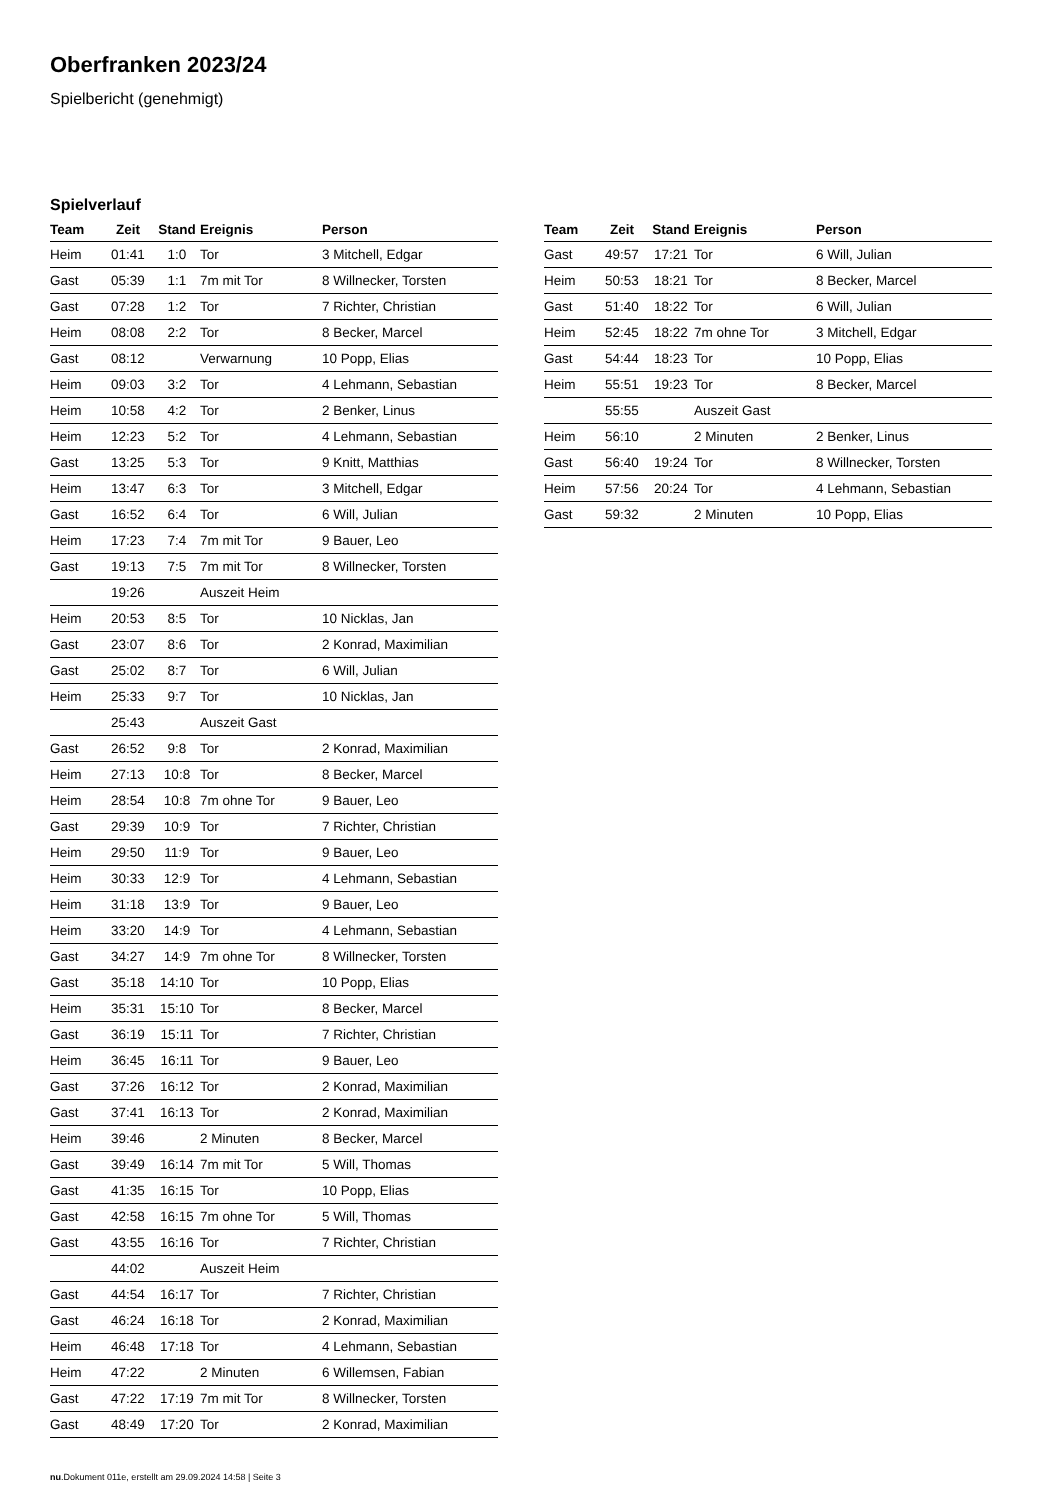Oberfranken 2023/24
Spielbericht (genehmigt)
Spielverlauf
| Team | Zeit | Stand | Ereignis | Person |
| --- | --- | --- | --- | --- |
| Heim | 01:41 | 1:0 | Tor | 3 Mitchell, Edgar |
| Gast | 05:39 | 1:1 | 7m mit Tor | 8 Willnecker, Torsten |
| Gast | 07:28 | 1:2 | Tor | 7 Richter, Christian |
| Heim | 08:08 | 2:2 | Tor | 8 Becker, Marcel |
| Gast | 08:12 | | Verwarnung | 10 Popp, Elias |
| Heim | 09:03 | 3:2 | Tor | 4 Lehmann, Sebastian |
| Heim | 10:58 | 4:2 | Tor | 2 Benker, Linus |
| Heim | 12:23 | 5:2 | Tor | 4 Lehmann, Sebastian |
| Gast | 13:25 | 5:3 | Tor | 9 Knitt, Matthias |
| Heim | 13:47 | 6:3 | Tor | 3 Mitchell, Edgar |
| Gast | 16:52 | 6:4 | Tor | 6 Will, Julian |
| Heim | 17:23 | 7:4 | 7m mit Tor | 9 Bauer, Leo |
| Gast | 19:13 | 7:5 | 7m mit Tor | 8 Willnecker, Torsten |
| | 19:26 | | Auszeit Heim | |
| Heim | 20:53 | 8:5 | Tor | 10 Nicklas, Jan |
| Gast | 23:07 | 8:6 | Tor | 2 Konrad, Maximilian |
| Gast | 25:02 | 8:7 | Tor | 6 Will, Julian |
| Heim | 25:33 | 9:7 | Tor | 10 Nicklas, Jan |
| | 25:43 | | Auszeit Gast | |
| Gast | 26:52 | 9:8 | Tor | 2 Konrad, Maximilian |
| Heim | 27:13 | 10:8 | Tor | 8 Becker, Marcel |
| Heim | 28:54 | 10:8 | 7m ohne Tor | 9 Bauer, Leo |
| Gast | 29:39 | 10:9 | Tor | 7 Richter, Christian |
| Heim | 29:50 | 11:9 | Tor | 9 Bauer, Leo |
| Heim | 30:33 | 12:9 | Tor | 4 Lehmann, Sebastian |
| Heim | 31:18 | 13:9 | Tor | 9 Bauer, Leo |
| Heim | 33:20 | 14:9 | Tor | 4 Lehmann, Sebastian |
| Gast | 34:27 | 14:9 | 7m ohne Tor | 8 Willnecker, Torsten |
| Gast | 35:18 | 14:10 | Tor | 10 Popp, Elias |
| Heim | 35:31 | 15:10 | Tor | 8 Becker, Marcel |
| Gast | 36:19 | 15:11 | Tor | 7 Richter, Christian |
| Heim | 36:45 | 16:11 | Tor | 9 Bauer, Leo |
| Gast | 37:26 | 16:12 | Tor | 2 Konrad, Maximilian |
| Gast | 37:41 | 16:13 | Tor | 2 Konrad, Maximilian |
| Heim | 39:46 | | 2 Minuten | 8 Becker, Marcel |
| Gast | 39:49 | 16:14 | 7m mit Tor | 5 Will, Thomas |
| Gast | 41:35 | 16:15 | Tor | 10 Popp, Elias |
| Gast | 42:58 | 16:15 | 7m ohne Tor | 5 Will, Thomas |
| Gast | 43:55 | 16:16 | Tor | 7 Richter, Christian |
| | 44:02 | | Auszeit Heim | |
| Gast | 44:54 | 16:17 | Tor | 7 Richter, Christian |
| Gast | 46:24 | 16:18 | Tor | 2 Konrad, Maximilian |
| Heim | 46:48 | 17:18 | Tor | 4 Lehmann, Sebastian |
| Heim | 47:22 | | 2 Minuten | 6 Willemsen, Fabian |
| Gast | 47:22 | 17:19 | 7m mit Tor | 8 Willnecker, Torsten |
| Gast | 48:49 | 17:20 | Tor | 2 Konrad, Maximilian |
| Team | Zeit | Stand | Ereignis | Person |
| --- | --- | --- | --- | --- |
| Gast | 49:57 | 17:21 | Tor | 6 Will, Julian |
| Heim | 50:53 | 18:21 | Tor | 8 Becker, Marcel |
| Gast | 51:40 | 18:22 | Tor | 6 Will, Julian |
| Heim | 52:45 | 18:22 | 7m ohne Tor | 3 Mitchell, Edgar |
| Gast | 54:44 | 18:23 | Tor | 10 Popp, Elias |
| Heim | 55:51 | 19:23 | Tor | 8 Becker, Marcel |
| | 55:55 | | Auszeit Gast | |
| Heim | 56:10 | | 2 Minuten | 2 Benker, Linus |
| Gast | 56:40 | 19:24 | Tor | 8 Willnecker, Torsten |
| Heim | 57:56 | 20:24 | Tor | 4 Lehmann, Sebastian |
| Gast | 59:32 | | 2 Minuten | 10 Popp, Elias |
nu.Dokument 011e, erstellt am 29.09.2024 14:58 | Seite 3